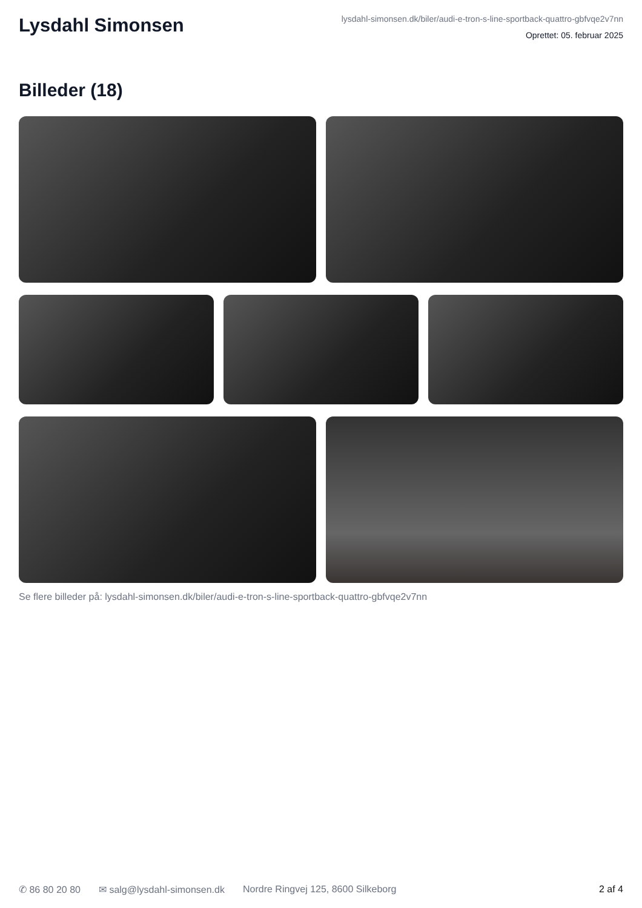Lysdahl Simonsen
lysdahl-simonsen.dk/biler/audi-e-tron-s-line-sportback-quattro-gbfvqe2v7nn
Oprettet: 05. februar 2025
Billeder (18)
Se flere billeder på: lysdahl-simonsen.dk/biler/audi-e-tron-s-line-sportback-quattro-gbfvqe2v7nn
✆ 86 80 20 80 ✉ salg@lysdahl-simonsen.dk Nordre Ringvej 125, 8600 Silkeborg 2 af 4